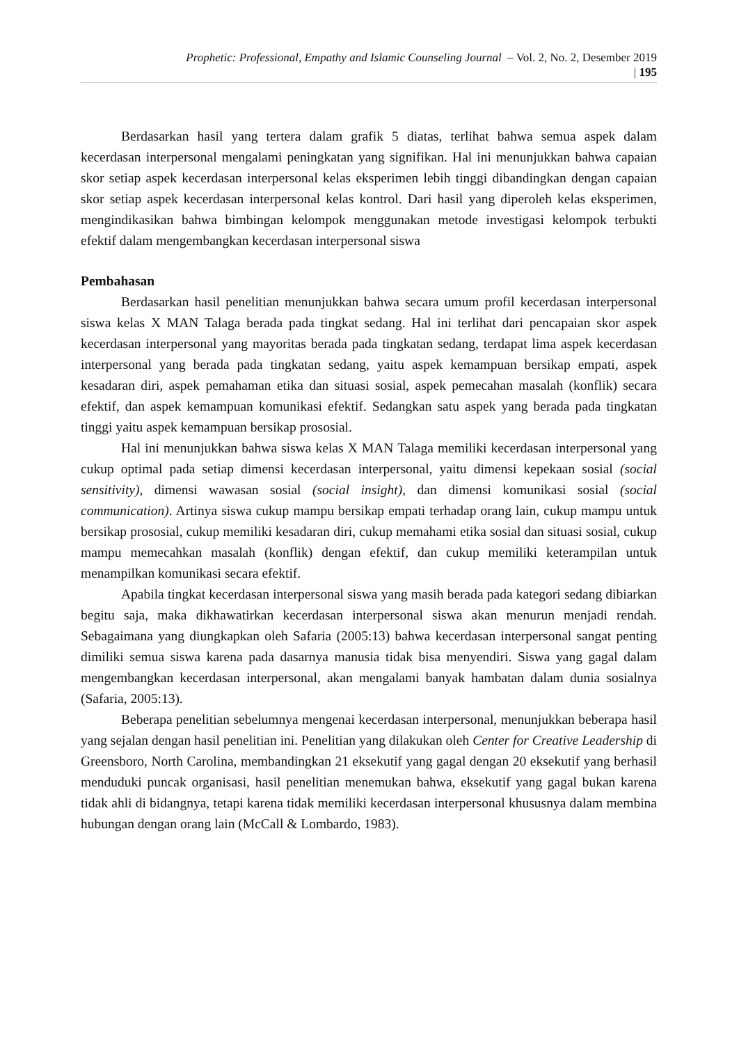Prophetic: Professional, Empathy and Islamic Counseling Journal – Vol. 2, No. 2, Desember 2019
| 195
Berdasarkan hasil yang tertera dalam grafik 5 diatas, terlihat bahwa semua aspek dalam kecerdasan interpersonal mengalami peningkatan yang signifikan. Hal ini menunjukkan bahwa capaian skor setiap aspek kecerdasan interpersonal kelas eksperimen lebih tinggi dibandingkan dengan capaian skor setiap aspek kecerdasan interpersonal kelas kontrol. Dari hasil yang diperoleh kelas eksperimen, mengindikasikan bahwa bimbingan kelompok menggunakan metode investigasi kelompok terbukti efektif dalam mengembangkan kecerdasan interpersonal siswa
Pembahasan
Berdasarkan hasil penelitian menunjukkan bahwa secara umum profil kecerdasan interpersonal siswa kelas X MAN Talaga berada pada tingkat sedang. Hal ini terlihat dari pencapaian skor aspek kecerdasan interpersonal yang mayoritas berada pada tingkatan sedang, terdapat lima aspek kecerdasan interpersonal yang berada pada tingkatan sedang, yaitu aspek kemampuan bersikap empati, aspek kesadaran diri, aspek pemahaman etika dan situasi sosial, aspek pemecahan masalah (konflik) secara efektif, dan aspek kemampuan komunikasi efektif. Sedangkan satu aspek yang berada pada tingkatan tinggi yaitu aspek kemampuan bersikap prososial.
Hal ini menunjukkan bahwa siswa kelas X MAN Talaga memiliki kecerdasan interpersonal yang cukup optimal pada setiap dimensi kecerdasan interpersonal, yaitu dimensi kepekaan sosial (social sensitivity), dimensi wawasan sosial (social insight), dan dimensi komunikasi sosial (social communication). Artinya siswa cukup mampu bersikap empati terhadap orang lain, cukup mampu untuk bersikap prososial, cukup memiliki kesadaran diri, cukup memahami etika sosial dan situasi sosial, cukup mampu memecahkan masalah (konflik) dengan efektif, dan cukup memiliki keterampilan untuk menampilkan komunikasi secara efektif.
Apabila tingkat kecerdasan interpersonal siswa yang masih berada pada kategori sedang dibiarkan begitu saja, maka dikhawatirkan kecerdasan interpersonal siswa akan menurun menjadi rendah. Sebagaimana yang diungkapkan oleh Safaria (2005:13) bahwa kecerdasan interpersonal sangat penting dimiliki semua siswa karena pada dasarnya manusia tidak bisa menyendiri. Siswa yang gagal dalam mengembangkan kecerdasan interpersonal, akan mengalami banyak hambatan dalam dunia sosialnya (Safaria, 2005:13).
Beberapa penelitian sebelumnya mengenai kecerdasan interpersonal, menunjukkan beberapa hasil yang sejalan dengan hasil penelitian ini. Penelitian yang dilakukan oleh Center for Creative Leadership di Greensboro, North Carolina, membandingkan 21 eksekutif yang gagal dengan 20 eksekutif yang berhasil menduduki puncak organisasi, hasil penelitian menemukan bahwa, eksekutif yang gagal bukan karena tidak ahli di bidangnya, tetapi karena tidak memiliki kecerdasan interpersonal khususnya dalam membina hubungan dengan orang lain (McCall & Lombardo, 1983).